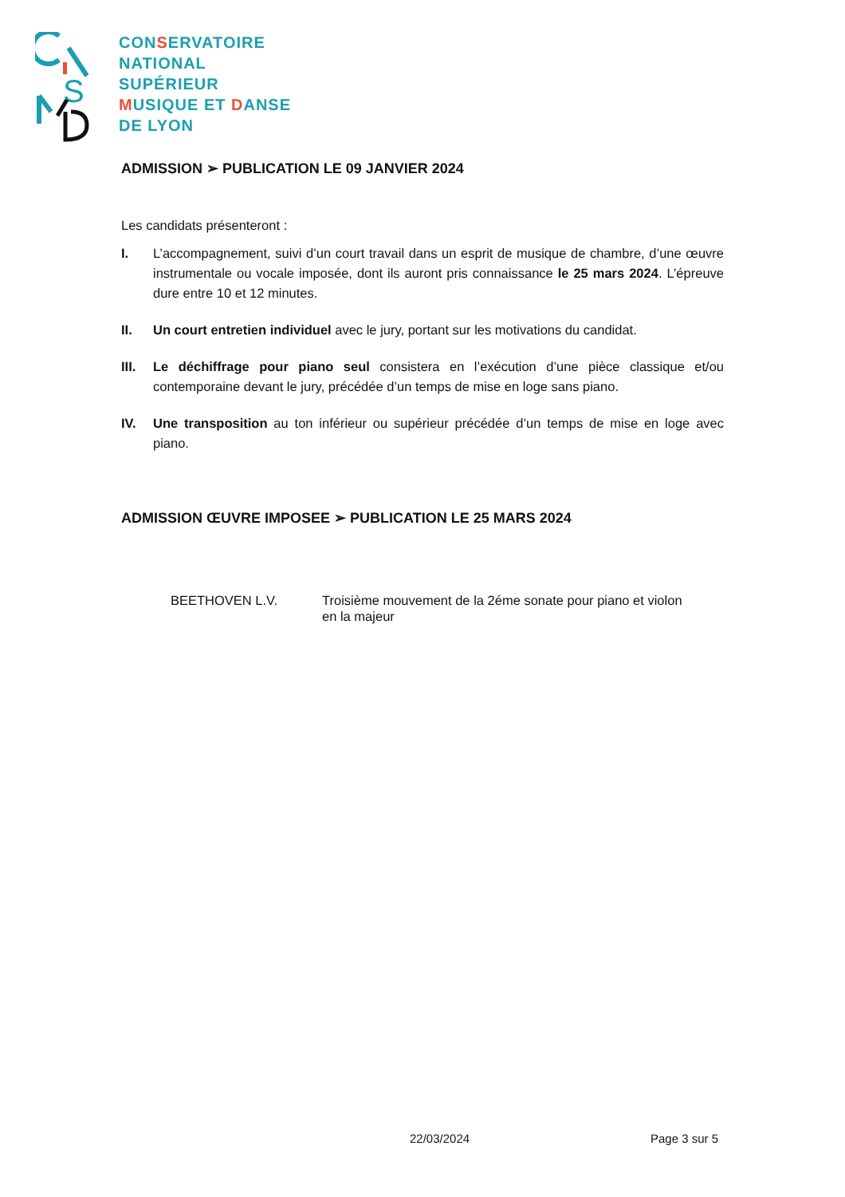S
CONSERVATOIRE
NATIONAL
SUPÉRIEUR
MUSIQUE ET DANSE
DE LYON
ADMISSION ➢ PUBLICATION LE 09 JANVIER 2024
Les candidats présenteront :
I. L’accompagnement, suivi d’un court travail dans un esprit de musique de chambre, d’une œuvre instrumentale ou vocale imposée, dont ils auront pris connaissance le 25 mars 2024. L’épreuve dure entre 10 et 12 minutes.
II. Un court entretien individuel avec le jury, portant sur les motivations du candidat.
III. Le déchiffrage pour piano seul consistera en l’exécution d’une pièce classique et/ou contemporaine devant le jury, précédée d’un temps de mise en loge sans piano.
IV. Une transposition au ton inférieur ou supérieur précédée d’un temps de mise en loge avec piano.
ADMISSION ŒUVRE IMPOSEE ➢ PUBLICATION LE 25 MARS 2024
BEETHOVEN L.V. Troisième mouvement de la 2éme sonate pour piano et violon
en la majeur
22/03/2024 Page 3 sur 5